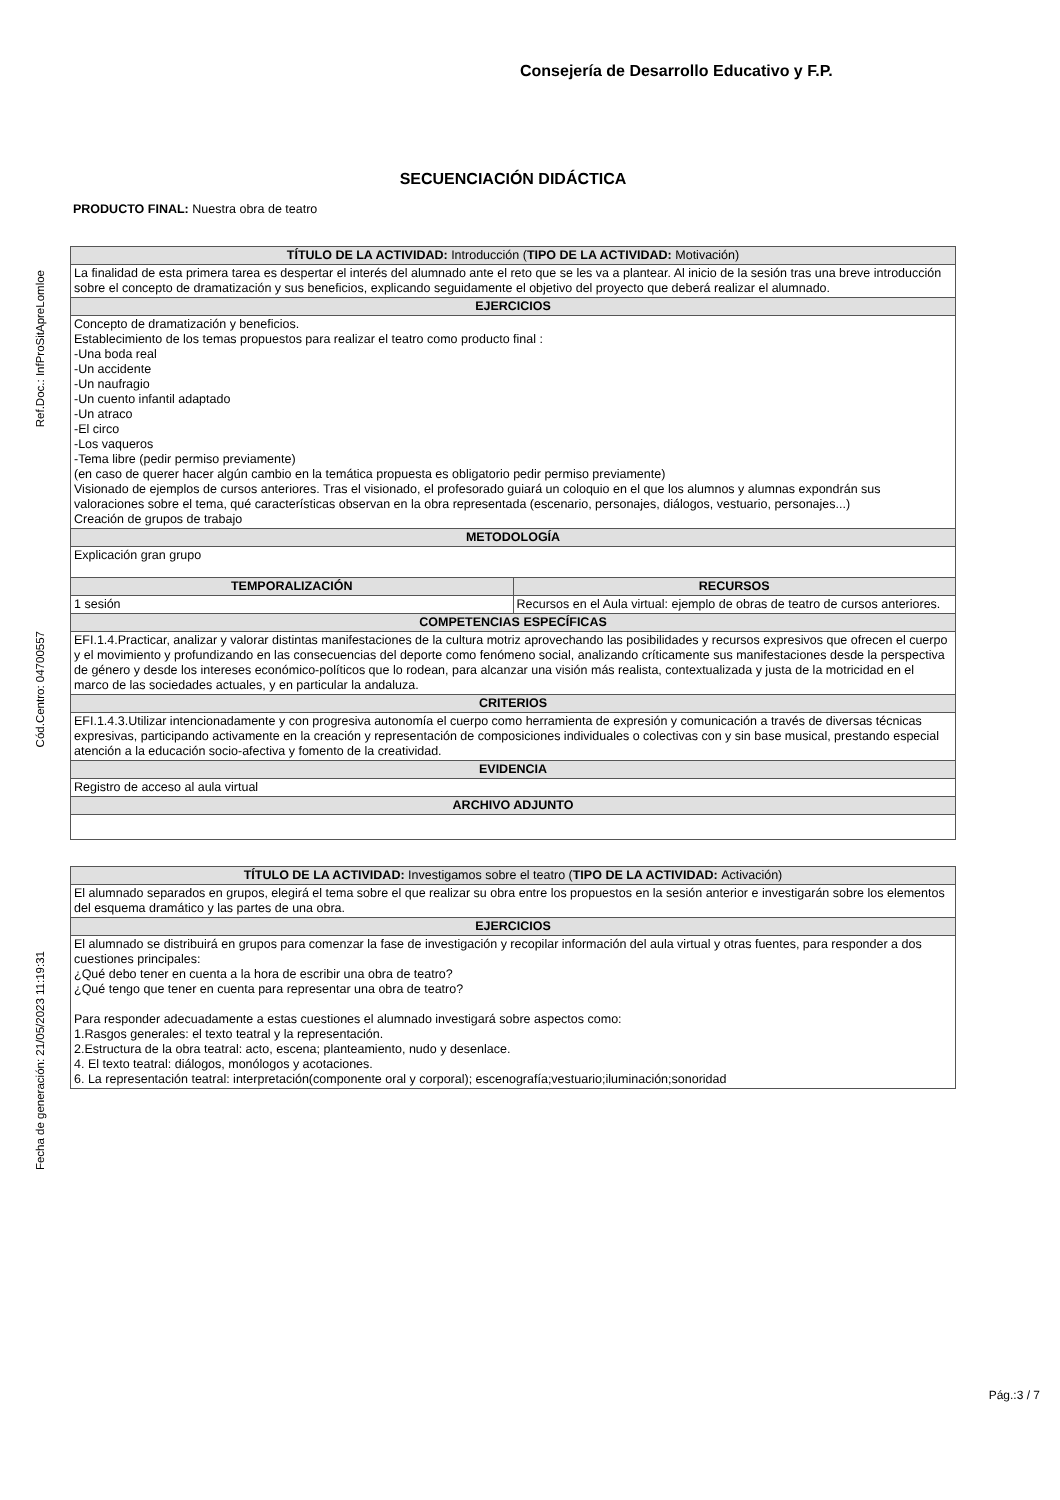Consejería de Desarrollo Educativo y F.P.
Ref.Doc.: InfProSitApreLomloe
Cód.Centro: 04700557
Fecha de generación: 21/05/2023 11:19:31
SECUENCIACIÓN DIDÁCTICA
PRODUCTO FINAL: Nuestra obra de teatro
| TÍTULO DE LA ACTIVIDAD: Introducción ( TIPO DE LA ACTIVIDAD: Motivación) | |
| --- | --- |
| La finalidad de esta primera tarea es despertar el interés del alumnado ante el reto que se les va a plantear. Al inicio de la sesión tras una breve introducción sobre el concepto de dramatización y sus beneficios, explicando seguidamente el objetivo del proyecto que deberá realizar el alumnado. | |
| EJERCICIOS | |
| Concepto de dramatización y beneficios. Establecimiento de los temas propuestos para realizar el teatro como producto final : -Una boda real -Un accidente -Un naufragio -Un cuento infantil adaptado -Un atraco -El circo -Los vaqueros -Tema libre (pedir permiso previamente) (en caso de querer hacer algún cambio en la temática propuesta es obligatorio pedir permiso previamente) Visionado de ejemplos de cursos anteriores. Tras el visionado, el profesorado guiará un coloquio en el que los alumnos y alumnas expondrán sus valoraciones sobre el tema, qué características observan en la obra representada (escenario, personajes, diálogos, vestuario, personajes...) Creación de grupos de trabajo | |
| METODOLOGÍA | |
| Explicación gran grupo | |
| TEMPORALIZACIÓN | RECURSOS |
| 1 sesión | Recursos en el Aula virtual: ejemplo de obras de teatro de cursos anteriores. |
| COMPETENCIAS ESPECÍFICAS | |
| EFI.1.4.Practicar, analizar y valorar distintas manifestaciones de la cultura motriz aprovechando las posibilidades y recursos expresivos que ofrecen el cuerpo y el movimiento y profundizando en las consecuencias del deporte como fenómeno social, analizando críticamente sus manifestaciones desde la perspectiva de género y desde los intereses económico-políticos que lo rodean, para alcanzar una visión más realista, contextualizada y justa de la motricidad en el marco de las sociedades actuales, y en particular la andaluza. | |
| CRITERIOS | |
| EFI.1.4.3.Utilizar intencionadamente y con progresiva autonomía el cuerpo como herramienta de expresión y comunicación a través de diversas técnicas expresivas, participando activamente en la creación y representación de composiciones individuales o colectivas con y sin base musical, prestando especial atención a la educación socio-afectiva y fomento de la creatividad. | |
| EVIDENCIA | |
| Registro de acceso al aula virtual | |
| ARCHIVO ADJUNTO | |
| TÍTULO DE LA ACTIVIDAD: Investigamos sobre el teatro ( TIPO DE LA ACTIVIDAD: Activación) |
| --- |
| El alumnado separados en grupos, elegirá el tema sobre el que realizar su obra entre los propuestos en la sesión anterior e investigarán sobre los elementos del esquema dramático y las partes de una obra. |
| EJERCICIOS |
| El alumnado se distribuirá en grupos para comenzar la fase de investigación y recopilar información del aula virtual y otras fuentes, para responder a dos cuestiones principales: ¿Qué debo tener en cuenta a la hora de escribir una obra de teatro? ¿Qué tengo que tener en cuenta para representar una obra de teatro? Para responder adecuadamente a estas cuestiones el alumnado investigará sobre aspectos como: 1.Rasgos generales: el texto teatral y la representación. 2.Estructura de la obra teatral: acto, escena; planteamiento, nudo y desenlace. 4. El texto teatral: diálogos, monólogos y acotaciones. 6. La representación teatral: interpretación(componente oral y corporal); escenografía;vestuario;iluminación;sonoridad |
Pág.:3 / 7